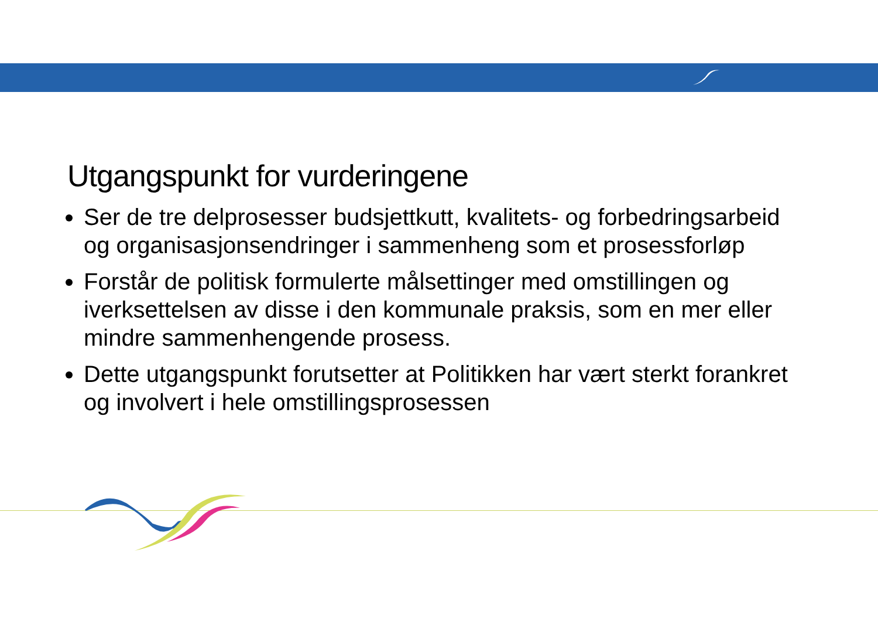Utgangspunkt for vurderingene
Ser de tre delprosesser budsjettkutt, kvalitets- og forbedringsarbeid og organisasjonsendringer i sammenheng som et prosessforløp
Forstår de politisk formulerte målsettinger med omstillingen og iverksettelsen av disse i den kommunale praksis, som en mer eller mindre sammenhengende prosess.
Dette utgangspunkt forutsetter at Politikken har vært sterkt forankret og involvert i hele omstillingsprosessen